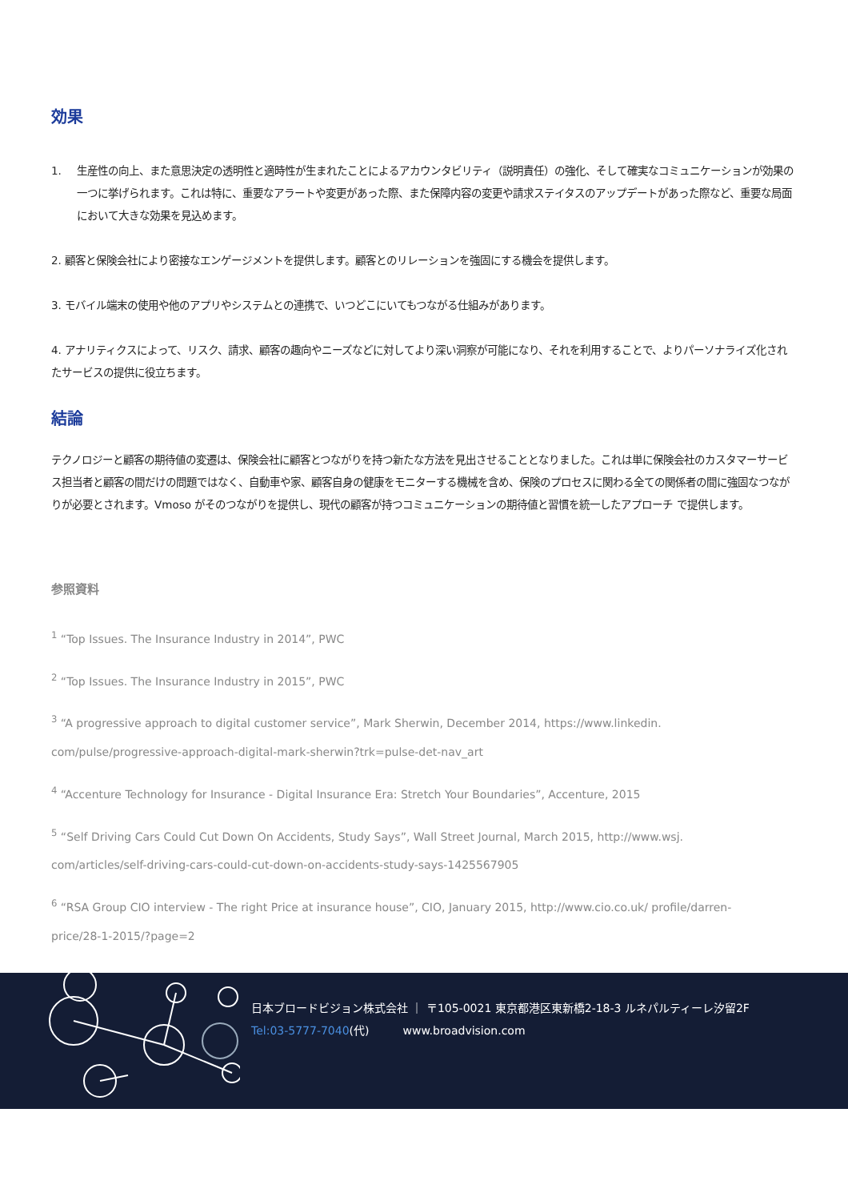効果
1. 生産性の向上、また意思決定の透明性と適時性が生まれたことによるアカウンタビリティ（説明責任）の強化、そして確実なコミュニケーションが効果の一つに挙げられます。これは特に、重要なアラートや変更があった際、また保障内容の変更や請求ステイタスのアップデートがあった際など、重要な局面において大きな効果を見込めます。
2. 顧客と保険会社により密接なエンゲージメントを提供します。顧客とのリレーションを強固にする機会を提供します。
3. モバイル端末の使用や他のアプリやシステムとの連携で、いつどこにいてもつながる仕組みがあります。
4. アナリティクスによって、リスク、請求、顧客の趣向やニーズなどに対してより深い洞察が可能になり、それを利用することで、よりパーソナライズ化されたサービスの提供に役立ちます。
結論
テクノロジーと顧客の期待値の変遷は、保険会社に顧客とつながりを持つ新たな方法を見出させることとなりました。これは単に保険会社のカスタマーサービス担当者と顧客の間だけの問題ではなく、自動車や家、顧客自身の健康をモニターする機械を含め、保険のプロセスに関わる全ての関係者の間に強固なつながりが必要とされます。Vmoso がそのつながりを提供し、現代の顧客が持つコミュニケーションの期待値と習慣を統一したアプローチ で提供します。
参照資料
<sup>1</sup> “Top Issues. The Insurance Industry in 2014”, PWC
<sup>2</sup> “Top Issues. The Insurance Industry in 2015”, PWC
<sup>3</sup> “A progressive approach to digital customer service”, Mark Sherwin, December 2014, https://www.linkedin.
com/pulse/progressive-approach-digital-mark-sherwin?trk=pulse-det-nav_art
<sup>4</sup> “Accenture Technology for Insurance - Digital Insurance Era: Stretch Your Boundaries”, Accenture, 2015
<sup>5</sup> “Self Driving Cars Could Cut Down On Accidents, Study Says”, Wall Street Journal, March 2015, http://www.wsj.
com/articles/self-driving-cars-could-cut-down-on-accidents-study-says-1425567905
<sup>6</sup> “RSA Group CIO interview - The right Price at insurance house”, CIO, January 2015, http://www.cio.co.uk/ profile/darren-
price/28-1-2015/?page=2
日本ブロードビジョン株式会社 ｜ 〒105-0021 東京都港区東新橋2-18-3 ルネパルティーレ汐留2F
Tel:03-5777-7040(代)　　　www.broadvision.com